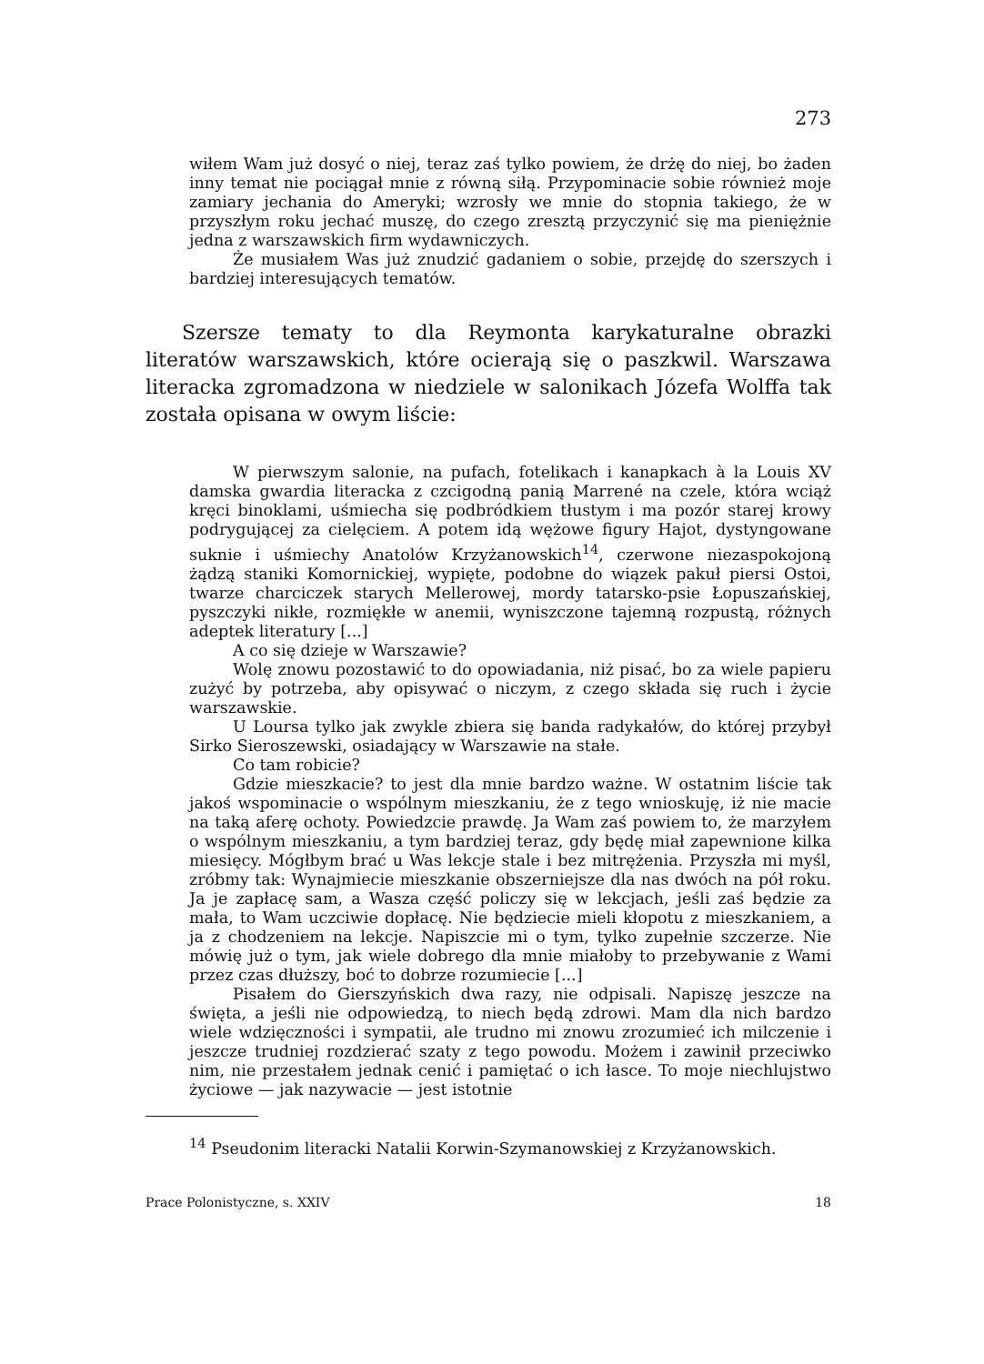273
wiłem Wam już dosyć o niej, teraz zaś tylko powiem, że drżę do niej, bo żaden inny temat nie pociągał mnie z równą siłą. Przypominacie sobie również moje zamiary jechania do Ameryki; wzrosły we mnie do stopnia takiego, że w przyszłym roku jechać muszę, do czego zresztą przyczynić się ma pieniężnie jedna z warszawskich firm wydawniczych.
Że musiałem Was już znudzić gadaniem o sobie, przejdę do szerszych i bardziej interesujących tematów.
Szersze tematy to dla Reymonta karykaturalne obrazki literatów warszawskich, które ocierają się o paszkwil. Warszawa literacka zgromadzona w niedziele w salonikach Józefa Wolffa tak została opisana w owym liście:
W pierwszym salonie, na pufach, fotelikach i kanapkach à la Louis XV damska gwardia literacka z czcigodną panią Marrené na czele, która wciąż kręci binoklami, uśmiecha się podbródkiem tłustym i ma pozór starej krowy podrygującej za cielęciem. A potem idą wężowe figury Hajot, dystyngowane suknie i uśmiechy Anatolów Krzyżanowskich<sup>14</sup>, czerwone niezaspokojoną żądzą staniki Komornickiej, wypięte, podobne do wiązek pakuł piersi Ostoi, twarze charciczek starych Mellerowej, mordy tatarsko-psie Łopuszańskiej, pyszczyki nikłe, rozmiękłe w anemii, wyniszczone tajemną rozpustą, różnych adeptek literatury [...]
A co się dzieje w Warszawie?
Wolę znowu pozostawić to do opowiadania, niż pisać, bo za wiele papieru zużyć by potrzeba, aby opisywać o niczym, z czego składa się ruch i życie warszawskie.
U Loursa tylko jak zwykle zbiera się banda radykałów, do której przybył Sirko Sieroszewski, osiadający w Warszawie na stałe.
Co tam robicie?
Gdzie mieszkacie? to jest dla mnie bardzo ważne. W ostatnim liście tak jakoś wspominacie o wspólnym mieszkaniu, że z tego wnioskuję, iż nie macie na taką aferę ochoty. Powiedzcie prawdę. Ja Wam zaś powiem to, że marzyłem o wspólnym mieszkaniu, a tym bardziej teraz, gdy będę miał zapewnione kilka miesięcy. Mógłbym brać u Was lekcje stale i bez mitrężenia. Przyszła mi myśl, zróbmy tak: Wynajmiecie mieszkanie obszerniejsze dla nas dwóch na pół roku. Ja je zapłacę sam, a Wasza część policzy się w lekcjach, jeśli zaś będzie za mała, to Wam uczciwie dopłacę. Nie będziecie mieli kłopotu z mieszkaniem, a ja z chodzeniem na lekcje. Napiszcie mi o tym, tylko zupełnie szczerze. Nie mówię już o tym, jak wiele dobrego dla mnie miałoby to przebywanie z Wami przez czas dłuższy, boć to dobrze rozumiecie [...]
Pisałem do Gierszyńskich dwa razy, nie odpisali. Napiszę jeszcze na święta, a jeśli nie odpowiedzą, to niech będą zdrowi. Mam dla nich bardzo wiele wdzięczności i sympatii, ale trudno mi znowu zrozumieć ich milczenie i jeszcze trudniej rozdzierać szaty z tego powodu. Możem i zawinił przeciwko nim, nie przestałem jednak cenić i pamiętać o ich łasce. To moje niechlujstwo życiowe — jak nazywacie — jest istotnie
<sup>14</sup> Pseudonim literacki Natalii Korwin-Szymanowskiej z Krzyżanowskich.
Prace Polonistyczne, s. XXIV 18